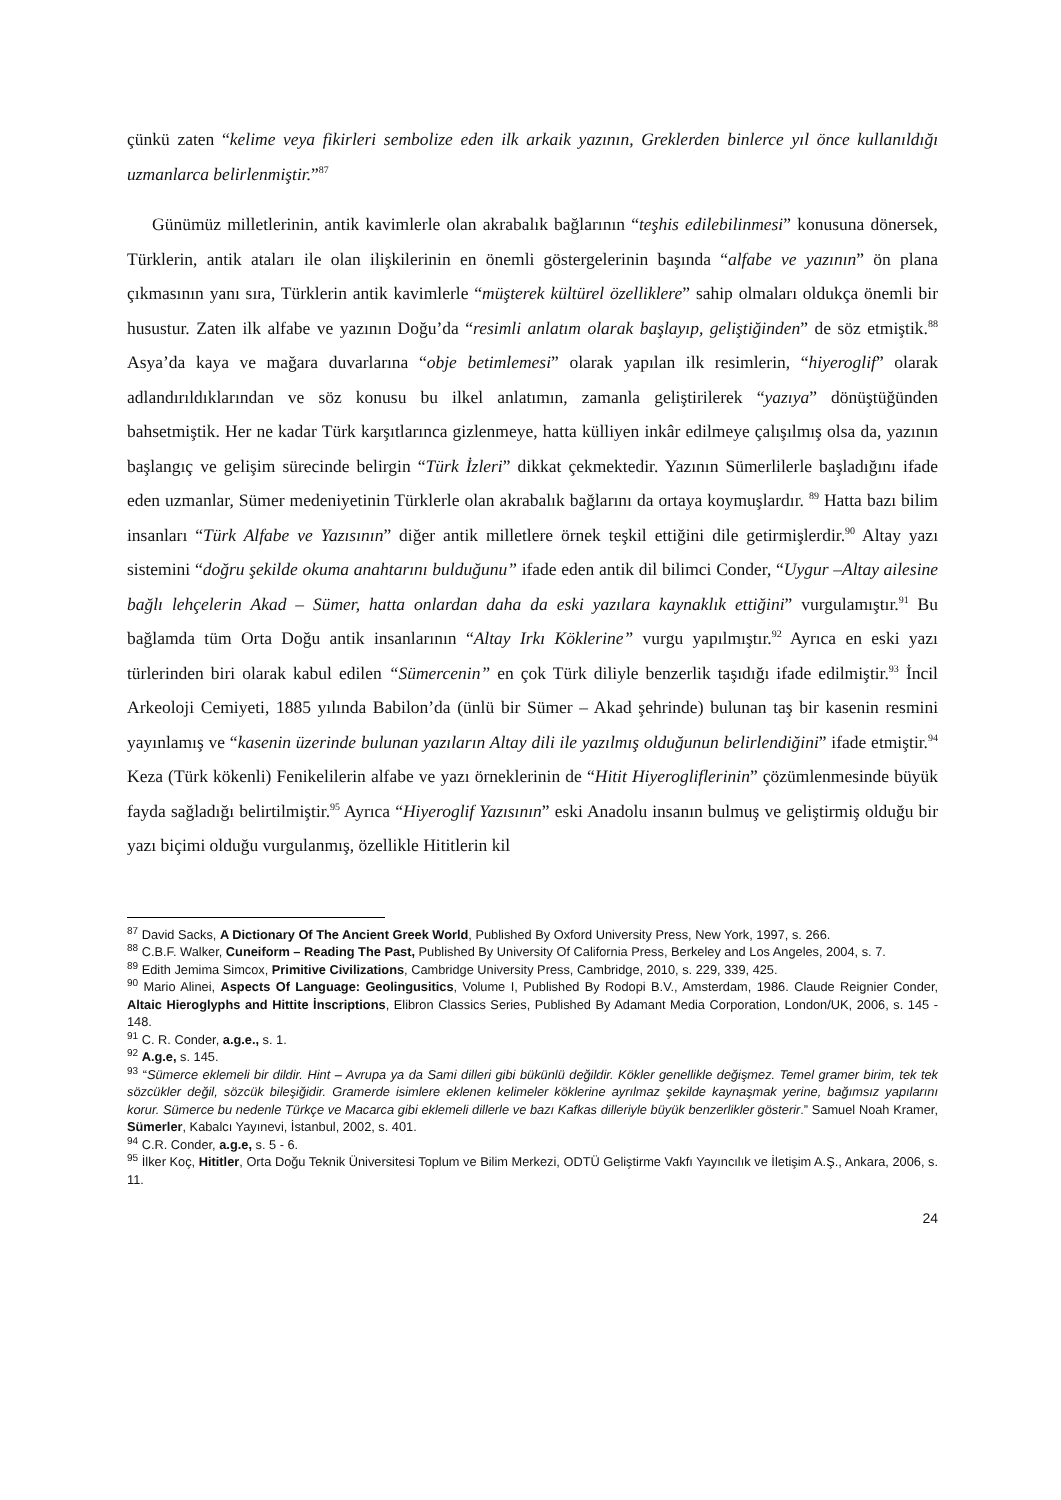çünkü zaten “kelime veya fikirleri sembolize eden ilk arkaik yazının, Greklerden binlerce yıl önce kullanıldığı uzmanlarca belirlenmiştir.”<sup>87</sup>
Günümüz milletlerinin, antik kavimlerle olan akrabalık bağlarının “teşhis edilebilinmesi” konusuna dönersek, Türklerin, antik ataları ile olan ilişkilerinin en önemli göstergelerinin başında “alfabe ve yazının” ön plana çıkmasının yanı sıra, Türklerin antik kavimlerle “müşterek kültürel özelliklere” sahip olmaları oldukça önemli bir husustur. Zaten ilk alfabe ve yazının Doğu’da “resimli anlatım olarak başlayıp, geliştiğinden” de söz etmiştik.<sup>88</sup> Asya’da kaya ve mağara duvarlarına “obje betimlemesi” olarak yapılan ilk resimlerin, “hiyeroglif” olarak adlandırıldıklarından ve söz konusu bu ilkel anlatımın, zamanla geliştirilerek “yazıya” dönüştüğünden bahsetmiştik. Her ne kadar Türk karşıtlarınca gizlenmeye, hatta külliyen inkâr edilmeye çalışılmış olsa da, yazının başlangıç ve gelişim sürecinde belirgin “Türk İzleri” dikkat çekmektedir. Yazının Sümerlilerle başladığını ifade eden uzmanlar, Sümer medeniyetinin Türklerle olan akrabalık bağlarını da ortaya koymuşlardır. <sup>89</sup> Hatta bazı bilim insanları “Türk Alfabe ve Yazısının” diğer antik milletlere örnek teşkil ettiğini dile getirmişlerdir.<sup>90</sup> Altay yazı sistemini “doğru şekilde okuma anahtarını bulduğunu” ifade eden antik dil bilimci Conder, “Uygur –Altay ailesine bağlı lehçelerin Akad – Sümer, hatta onlardan daha da eski yazılara kaynaklık ettiğini” vurgulamıştır.<sup>91</sup> Bu bağlamda tüm Orta Doğu antik insanlarının “Altay Irkı Köklerine” vurgu yapılmıştır.<sup>92</sup> Ayrıca en eski yazı türlerinden biri olarak kabul edilen “Sümercenin” en çok Türk diliyle benzerlik taşıdığı ifade edilmiştir.<sup>93</sup> İncil Arkeoloji Cemiyeti, 1885 yılında Babilon’da (ünlü bir Sümer – Akad şehrinde) bulunan taş bir kasenin resmini yayınlamış ve “kasenin üzerinde bulunan yazıların Altay dili ile yazılmış olduğunun belirlendiğini” ifade etmiştir.<sup>94</sup> Keza (Türk kökenli) Fenikelilerin alfabe ve yazı örneklerinin de “Hitit Hiyerogliflerinin” çözümlenmesinde büyük fayda sağladığı belirtilmiştir.<sup>95</sup> Ayrıca “Hiyeroglif Yazısının” eski Anadolu insanın bulmuş ve geliştirmiş olduğu bir yazı biçimi olduğu vurgulanmış, özellikle Hititlerin kil
<sup>87</sup> David Sacks, A Dictionary Of The Ancient Greek World, Published By Oxford University Press, New York, 1997, s. 266.
<sup>88</sup> C.B.F. Walker, Cuneiform – Reading The Past, Published By University Of California Press, Berkeley and Los Angeles, 2004, s. 7.
<sup>89</sup> Edith Jemima Simcox, Primitive Civilizations, Cambridge University Press, Cambridge, 2010, s. 229, 339, 425.
<sup>90</sup> Mario Alinei, Aspects Of Language: Geolingusitics, Volume I, Published By Rodopi B.V., Amsterdam, 1986. Claude Reignier Conder, Altaic Hieroglyphs and Hittite İnscriptions, Elibron Classics Series, Published By Adamant Media Corporation, London/UK, 2006, s. 145 - 148.
<sup>91</sup> C. R. Conder, a.g.e., s. 1.
<sup>92</sup> A.g.e, s. 145.
<sup>93</sup> “Sümerce eklemeli bir dildir. Hint – Avrupa ya da Sami dilleri gibi bükünlü değildir. Kökler genellikle değişmez. Temel gramer birim, tek tek sözcükler değil, sözcük bileşiğidir. Gramerde isimlere eklenen kelimeler köklerine ayrılmaz şekilde kaynaşmak yerine, bağımsız yapılarını korur. Sümerce bu nedenle Türkçe ve Macarca gibi eklemeli dillerle ve bazı Kafkas dilleriyle büyük benzerlikler gösterir.” Samuel Noah Kramer, Sümerler, Kabalcı Yayınevi, İstanbul, 2002, s. 401.
<sup>94</sup> C.R. Conder, a.g.e, s. 5 - 6.
<sup>95</sup> İlker Koç, Hititler, Orta Doğu Teknik Üniversitesi Toplum ve Bilim Merkezi, ODTÜ Geliştirme Vakfı Yayıncılık ve İletişim A.Ş., Ankara, 2006, s. 11.
24